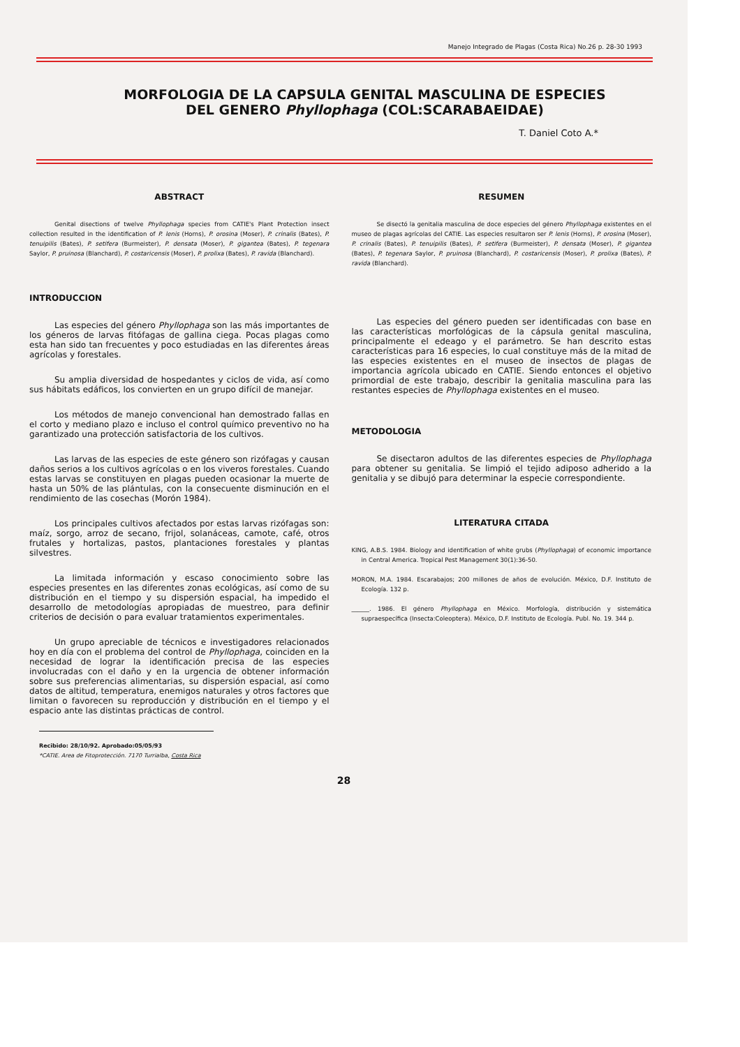Manejo Integrado de Plagas (Costa Rica) No.26 p. 28-30 1993
MORFOLOGIA DE LA CAPSULA GENITAL MASCULINA DE ESPECIES
DEL GENERO Phyllophaga (COL:SCARABAEIDAE)
T. Daniel Coto A.*
ABSTRACT
Genital disections of twelve Phyllophaga species from CATIE's Plant Protection insect collection resulted in the identification of P. lenis (Horns), P. orosina (Moser), P. crinalis (Bates), P. tenuipilis (Bates), P. setifera (Burmeister), P. densata (Moser), P. gigantea (Bates), P. tegenara Saylor, P. pruinosa (Blanchard), P. costaricensis (Moser), P. prolixa (Bates), P. ravida (Blanchard).
INTRODUCCION
Las especies del género Phyllophaga son las más importantes de los géneros de larvas fitófagas de gallina ciega. Pocas plagas como esta han sido tan frecuentes y poco estudiadas en las diferentes áreas agrícolas y forestales.
Su amplia diversidad de hospedantes y ciclos de vida, así como sus hábitats edáficos, los convierten en un grupo difícil de manejar.
Los métodos de manejo convencional han demostrado fallas en el corto y mediano plazo e incluso el control químico preventivo no ha garantizado una protección satisfactoria de los cultivos.
Las larvas de las especies de este género son rizófagas y causan daños serios a los cultivos agrícolas o en los viveros forestales. Cuando estas larvas se constituyen en plagas pueden ocasionar la muerte de hasta un 50% de las plántulas, con la consecuente disminución en el rendimiento de las cosechas (Morón 1984).
Los principales cultivos afectados por estas larvas rizófagas son: maíz, sorgo, arroz de secano, frijol, solanáceas, camote, café, otros frutales y hortalizas, pastos, plantaciones forestales y plantas silvestres.
La limitada información y escaso conocimiento sobre las especies presentes en las diferentes zonas ecológicas, así como de su distribución en el tiempo y su dispersión espacial, ha impedido el desarrollo de metodologías apropiadas de muestreo, para definir criterios de decisión o para evaluar tratamientos experimentales.
Un grupo apreciable de técnicos e investigadores relacionados hoy en día con el problema del control de Phyllophaga, coinciden en la necesidad de lograr la identificación precisa de las especies involucradas con el daño y en la urgencia de obtener información sobre sus preferencias alimentarias, su dispersión espacial, así como datos de altitud, temperatura, enemigos naturales y otros factores que limitan o favorecen su reproducción y distribución en el tiempo y el espacio ante las distintas prácticas de control.
Recibido: 28/10/92. Aprobado:05/05/93
*CATIE. Area de Fitoprotección. 7170 Turrialba, Costa Rica
RESUMEN
Se disectó la genitalia masculina de doce especies del género Phyllophaga existentes en el museo de plagas agrícolas del CATIE. Las especies resultaron ser P. lenis (Horns), P. orosina (Moser), P. crinalis (Bates), P. tenuipilis (Bates), P. setifera (Burmeister), P. densata (Moser), P. gigantea (Bates), P. tegenara Saylor, P. pruinosa (Blanchard), P. costaricensis (Moser), P. prolixa (Bates), P. ravida (Blanchard).
Las especies del género pueden ser identificadas con base en las características morfológicas de la cápsula genital masculina, principalmente el edeago y el parámetro. Se han descrito estas características para 16 especies, lo cual constituye más de la mitad de las especies existentes en el museo de insectos de plagas de importancia agrícola ubicado en CATIE. Siendo entonces el objetivo primordial de este trabajo, describir la genitalia masculina para las restantes especies de Phyllophaga existentes en el museo.
METODOLOGIA
Se disectaron adultos de las diferentes especies de Phyllophaga para obtener su genitalia. Se limpió el tejido adiposo adherido a la genitalia y se dibujó para determinar la especie correspondiente.
LITERATURA CITADA
KING, A.B.S. 1984. Biology and identification of white grubs (Phyllophaga) of economic importance in Central America. Tropical Pest Management 30(1):36-50.
MORON, M.A. 1984. Escarabajos; 200 millones de años de evolución. México, D.F. Instituto de Ecología. 132 p.
______. 1986. El género Phyllophaga en México. Morfología, distribución y sistemática supraespecífica (Insecta:Coleoptera). México, D.F. Instituto de Ecología. Publ. No. 19. 344 p.
28